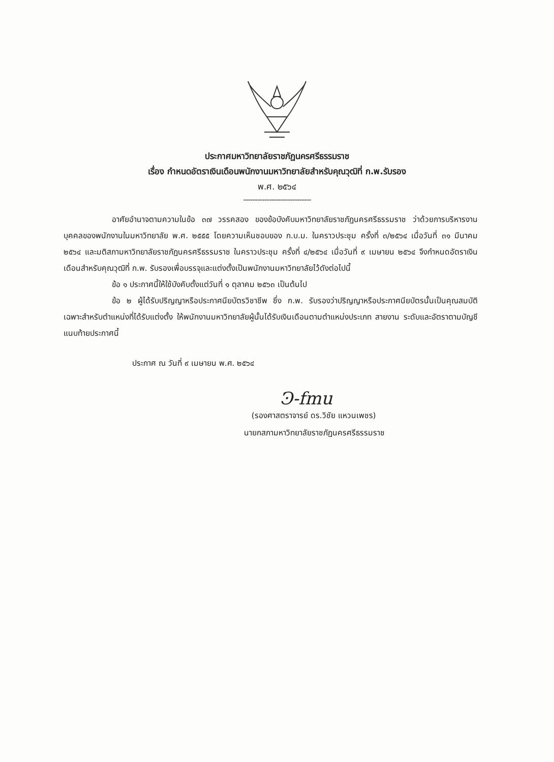ประกาศมหาวิทยาลัยราชภัฏนครศรีธรรมราช
เรื่อง กำหนดอัตราเงินเดือนพนักงานมหาวิทยาลัยสำหรับคุณวุฒิที่ ก.พ.รับรอง
พ.ศ. ๒๕๖๔
-----------------------------
อาศัยอำนาจตามความในข้อ ๓๗ วรรคสอง ของข้อบังคับมหาวิทยาลัยราชภัฏนครศรีธรรมราช ว่าด้วยการบริหารงานบุคคลของพนักงานในมหาวิทยาลัย พ.ศ. ๒๕๕๕ โดยความเห็นชอบของ ก.บ.ม. ในคราวประชุม ครั้งที่ ๓/๒๕๖๔ เมื่อวันที่ ๓๑ มีนาคม ๒๕๖๔ และมติสภามหาวิทยาลัยราชภัฏนครศรีธรรมราช ในคราวประชุม ครั้งที่ ๔/๒๕๖๔ เมื่อวันที่ ๙ เมษายน ๒๕๖๔ จึงกำหนดอัตราเงินเดือนสำหรับคุณวุฒิที่ ก.พ. รับรองเพื่อบรรจุและแต่งตั้งเป็นพนักงานมหาวิทยาลัยไว้ดังต่อไปนี้
ข้อ ๑ ประกาศนี้ให้ใช้บังคับตั้งแต่วันที่ ๑ ตุลาคม ๒๕๖๓ เป็นต้นไป
ข้อ ๒ ผู้ได้รับปริญญาหรือประกาศนียบัตรวิชาชีพ ซึ่ง ก.พ. รับรองว่าปริญญาหรือประกาศนียบัตรนั้นเป็นคุณสมบัติเฉพาะสำหรับตำแหน่งที่ได้รับแต่งตั้ง ให้พนักงานมหาวิทยาลัยผู้นั้นได้รับเงินเดือนตามตำแหน่งประเภท สายงาน ระดับและอัตราตามบัญชีแนบท้ายประกาศนี้
ประกาศ ณ วันที่ ๙ เมษายน พ.ศ. ๒๕๖๔
Ͽ-fmu
(รองศาสตราจารย์ ดร.วิชัย แหวนเพชร)
นายกสภามหาวิทยาลัยราชภัฏนครศรีธรรมราช